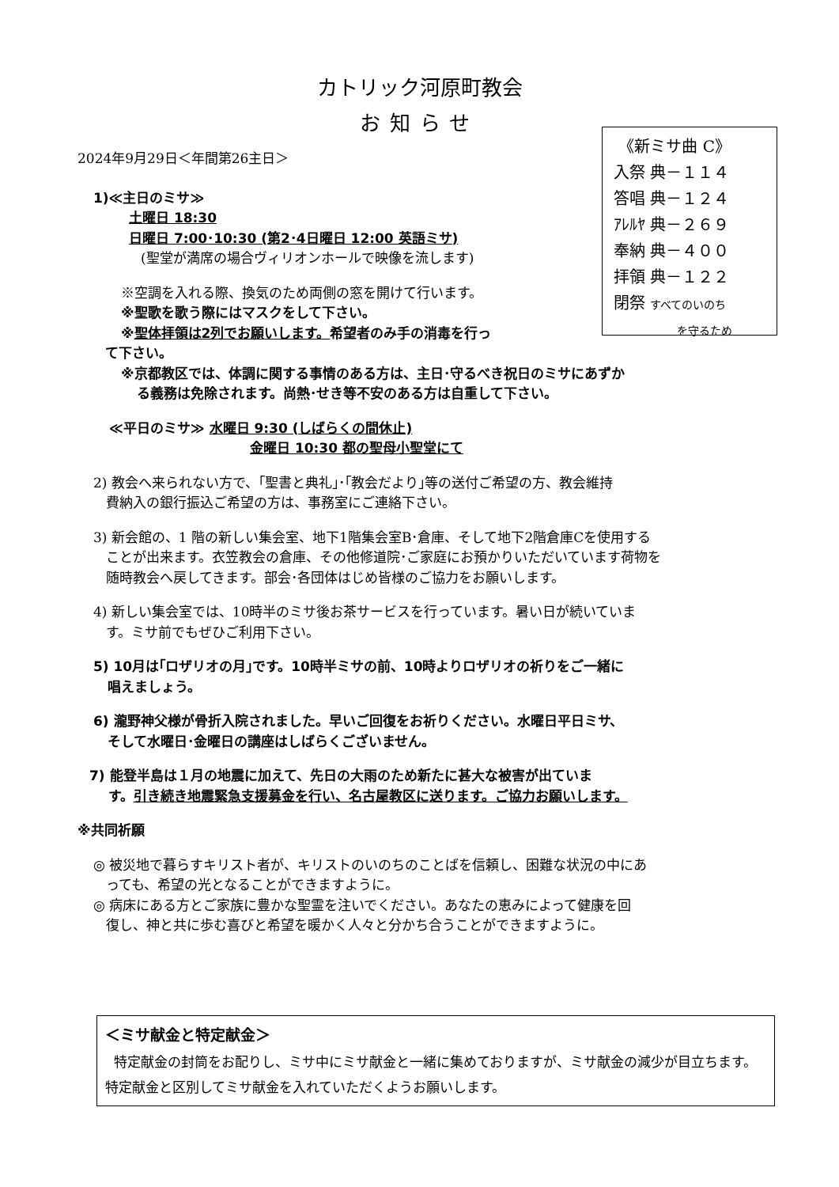カトリック河原町教会
お知らせ
《新ミサ曲 C》
入祭 典－１１４
答唱 典－１２４
ｱﾚﾙﾔ 典－２６９
奉納 典－４００
拝領 典－１２２
閉祭 すべてのいのち
を守るため
2024年9月29日＜年間第26主日＞
1)≪主日のミサ≫
土曜日 18:30
日曜日 7:00･10:30 (第2･4日曜日 12:00 英語ミサ)
(聖堂が満席の場合ヴィリオンホールで映像を流します)
※空調を入れる際、換気のため両側の窓を開けて行います。
※聖歌を歌う際にはマスクをして下さい。
※聖体拝領は2列でお願いします。希望者のみ手の消毒を行っ
て下さい。
※京都教区では、体調に関する事情のある方は、主日･守るべき祝日のミサにあずか
る義務は免除されます。尚熱･せき等不安のある方は自重して下さい。
≪平日のミサ≫ 水曜日 9:30 (しばらくの間休止)
金曜日 10:30 都の聖母小聖堂にて
2) 教会へ来られない方で、｢聖書と典礼｣･｢教会だより｣等の送付ご希望の方、教会維持
費納入の銀行振込ご希望の方は、事務室にご連絡下さい。
3) 新会館の、1 階の新しい集会室、地下1階集会室B･倉庫、そして地下2階倉庫Cを使用する
ことが出来ます。衣笠教会の倉庫、その他修道院･ご家庭にお預かりいただいています荷物を
随時教会へ戻してきます。部会･各団体はじめ皆様のご協力をお願いします。
4) 新しい集会室では、10時半のミサ後お茶サービスを行っています。暑い日が続いていま
す。ミサ前でもぜひご利用下さい。
5) 10月は｢ロザリオの月｣です。10時半ミサの前、10時よりロザリオの祈りをご一緒に
唱えましょう。
6) 瀧野神父様が骨折入院されました。早いご回復をお祈りください。水曜日平日ミサ、
そして水曜日･金曜日の講座はしばらくございません。
7) 能登半島は１月の地震に加えて、先日の大雨のため新たに甚大な被害が出ていま
す。引き続き地震緊急支援募金を行い、名古屋教区に送ります。ご協力お願いします。
※共同祈願
◎ 被災地で暮らすキリスト者が、キリストのいのちのことばを信頼し、困難な状況の中にあ
っても、希望の光となることができますように。
◎ 病床にある方とご家族に豊かな聖霊を注いでください。あなたの恵みによって健康を回
復し、神と共に歩む喜びと希望を暖かく人々と分かち合うことができますように。
＜ミサ献金と特定献金＞
特定献金の封筒をお配りし、ミサ中にミサ献金と一緒に集めておりますが、ミサ献金の減少が目立ちます。特定献金と区別してミサ献金を入れていただくようお願いします。